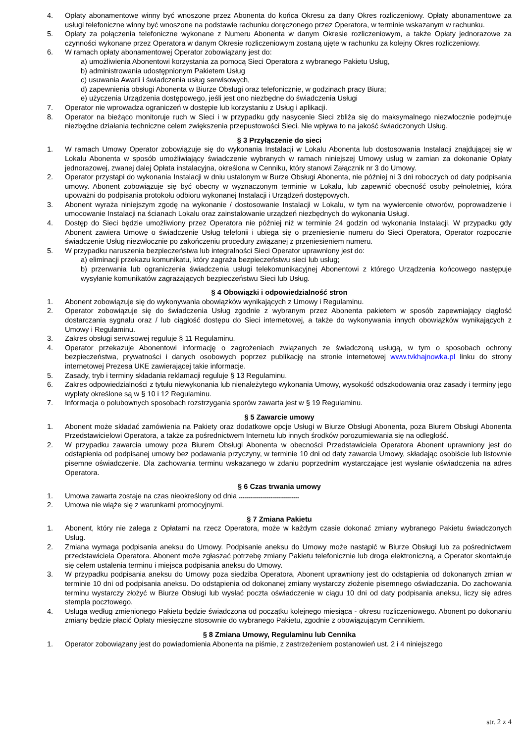4. Opłaty abonamentowe winny być wnoszone przez Abonenta do końca Okresu za dany Okres rozliczeniowy. Opłaty abonamentowe za usługi telefoniczne winny być wnoszone na podstawie rachunku doręczonego przez Operatora, w terminie wskazanym w rachunku.
5. Opłaty za połączenia telefoniczne wykonane z Numeru Abonenta w danym Okresie rozliczeniowym, a także Opłaty jednorazowe za czynności wykonane przez Operatora w danym Okresie rozliczeniowym zostaną ujęte w rachunku za kolejny Okres rozliczeniowy.
6. W ramach opłaty abonamentowej Operator zobowiązany jest do:
a) umożliwienia Abonentowi korzystania za pomocą Sieci Operatora z wybranego Pakietu Usług,
b) administrowania udostępnionym Pakietem Usług
c) usuwania Awarii i świadczenia usług serwisowych,
d) zapewnienia obsługi Abonenta w Biurze Obsługi oraz telefonicznie, w godzinach pracy Biura;
e) użyczenia Urządzenia dostępowego, jeśli jest ono niezbędne do świadczenia Usługi
7. Operator nie wprowadza ograniczeń w dostępie lub korzystaniu z Usług i aplikacji.
8. Operator na bieżąco monitoruje ruch w Sieci i w przypadku gdy nasycenie Sieci zbliża się do maksymalnego niezwłocznie podejmuje niezbędne działania techniczne celem zwiększenia przepustowości Sieci. Nie wpływa to na jakość świadczonych Usług.
§ 3 Przyłączenie do sieci
1. W ramach Umowy Operator zobowiązuje się do wykonania Instalacji w Lokalu Abonenta lub dostosowania Instalacji znajdującej się w Lokalu Abonenta w sposób umożliwiający świadczenie wybranych w ramach niniejszej Umowy usług w zamian za dokonanie Opłaty jednorazowej, zwanej dalej Opłata instalacyjna, określona w Cenniku, który stanowi Załącznik nr 3 do Umowy.
2. Operator przystąpi do wykonania Instalacji w dniu ustalonym w Burze Obsługi Abonenta, nie później ni 3 dni roboczych od daty podpisania umowy. Abonent zobowiązuje się być obecny w wyznaczonym terminie w Lokalu, lub zapewnić obecność osoby pełnoletniej, która upoważni do podpisania protokołu odbioru wykonanej Instalacji i Urządzeń dostępowych.
3. Abonent wyraża niniejszym zgodę na wykonanie / dostosowanie Instalacji w Lokalu, w tym na wywiercenie otworów, poprowadzenie i umocowanie Instalacji na ścianach Lokalu oraz zainstalowanie urządzeń niezbędnych do wykonania Usługi.
4. Dostęp do Sieci będzie umożliwiony przez Operatora nie później niż w terminie 24 godzin od wykonania Instalacji. W przypadku gdy Abonent zawiera Umowę o świadczenie Usług telefonii i ubiega się o przeniesienie numeru do Sieci Operatora, Operator rozpocznie świadczenie Usług niezwłocznie po zakończeniu procedury związanej z przeniesieniem numeru.
5. W przypadku naruszenia bezpieczeństwa lub integralności Sieci Operator uprawniony jest do:
a) eliminacji przekazu komunikatu, który zagraża bezpieczeństwu sieci lub usług;
b) przerwania lub ograniczenia świadczenia usługi telekomunikacyjnej Abonentowi z którego Urządzenia końcowego następuje wysyłanie komunikatów zagrażających bezpieczeństwu Sieci lub Usług.
§ 4 Obowiązki i odpowiedzialność stron
1. Abonent zobowiązuje się do wykonywania obowiązków wynikających z Umowy i Regulaminu.
2. Operator zobowiązuje się do świadczenia Usług zgodnie z wybranym przez Abonenta pakietem w sposób zapewniający ciągłość dostarczania sygnału oraz / lub ciągłość dostępu do Sieci internetowej, a także do wykonywania innych obowiązków wynikających z Umowy i Regulaminu.
3. Zakres obsługi serwisowej reguluje § 11 Regulaminu.
4. Operator przekazuje Abonentowi informację o zagrożeniach związanych ze świadczoną usługą, w tym o sposobach ochrony bezpieczeństwa, prywatności i danych osobowych poprzez publikację na stronie internetowej www.tvkhajnowka.pl linku do strony internetowej Prezesa UKE zawierającej takie informacje.
5. Zasady, tryb i terminy składania reklamacji reguluje § 13 Regulaminu.
6. Zakres odpowiedzialności z tytułu niewykonania lub nienależytego wykonania Umowy, wysokość odszkodowania oraz zasady i terminy jego wypłaty określone są w § 10 i 12 Regulaminu.
7. Informacja o polubownych sposobach rozstrzygania sporów zawarta jest w § 19 Regulaminu.
§ 5 Zawarcie umowy
1. Abonent może składać zamówienia na Pakiety oraz dodatkowe opcje Usługi w Biurze Obsługi Abonenta, poza Biurem Obsługi Abonenta Przedstawicielowi Operatora, a także za pośrednictwem Internetu lub innych środków porozumiewania się na odległość.
2. W przypadku zawarcia umowy poza Biurem Obsługi Abonenta w obecności Przedstawiciela Operatora Abonent uprawniony jest do odstąpienia od podpisanej umowy bez podawania przyczyny, w terminie 10 dni od daty zawarcia Umowy, składając osobiście lub listownie pisemne oświadczenie. Dla zachowania terminu wskazanego w zdaniu poprzednim wystarczające jest wysłanie oświadczenia na adres Operatora.
§ 6 Czas trwania umowy
1. Umowa zawarta zostaje na czas nieokreślony od dnia ..............................
2. Umowa nie wiąże się z warunkami promocyjnymi.
§ 7 Zmiana Pakietu
1. Abonent, który nie zalega z Opłatami na rzecz Operatora, może w każdym czasie dokonać zmiany wybranego Pakietu świadczonych Usług.
2. Zmiana wymaga podpisania aneksu do Umowy. Podpisanie aneksu do Umowy może nastąpić w Biurze Obsługi lub za pośrednictwem przedstawiciela Operatora. Abonent może zgłaszać potrzebę zmiany Pakietu telefonicznie lub droga elektroniczną, a Operator skontaktuje się celem ustalenia terminu i miejsca podpisania aneksu do Umowy.
3. W przypadku podpisania aneksu do Umowy poza siedziba Operatora, Abonent uprawniony jest do odstąpienia od dokonanych zmian w terminie 10 dni od podpisania aneksu. Do odstąpienia od dokonanej zmiany wystarczy złożenie pisemnego oświadczania. Do zachowania terminu wystarczy złożyć w Biurze Obsługi lub wysłać poczta oświadczenie w ciągu 10 dni od daty podpisania aneksu, liczy się adres stempla pocztowego.
4. Usługa według zmienionego Pakietu będzie świadczona od początku kolejnego miesiąca - okresu rozliczeniowego. Abonent po dokonaniu zmiany będzie płacić Opłaty miesięczne stosownie do wybranego Pakietu, zgodnie z obowiązującym Cennikiem.
§ 8 Zmiana Umowy, Regulaminu lub Cennika
1. Operator zobowiązany jest do powiadomienia Abonenta na piśmie, z zastrzeżeniem postanowień ust. 2 i 4 niniejszego
str. 2 z 4